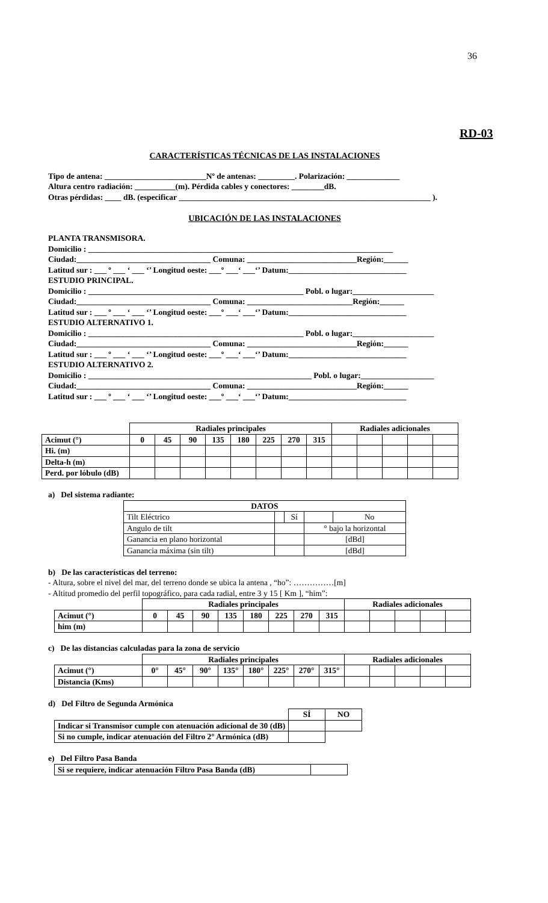36
RD-03
CARACTERÍSTICAS TÉCNICAS DE LAS INSTALACIONES
Tipo de antena: _________________________Nº de antenas: _________. Polarización: _____________
Altura centro radiación: __________(m). Pérdida cables y conectores: ________dB.
Otras pérdidas: ____ dB. (especificar ______________________________________________________________ ).
UBICACIÓN DE LAS INSTALACIONES
PLANTA TRANSMISORA.
Domicilio : ___________________________________________________________________________
Ciudad:_________________________________ Comuna: ___________________________Región:______
Latitud sur : ___ º ___ ‘ ___ ‘’ Longitud oeste: ___º ___‘ ___‘’ Datum:_____________________________
ESTUDIO PRINCIPAL.
Domicilio : _____________________________________________________ Pobl. o lugar:____________________
Ciudad:_________________________________ Comuna: __________________________Región:______
Latitud sur : ___ º ___ ‘ ___ ‘’ Longitud oeste: ___º ___‘ ___‘’ Datum:_____________________________
ESTUDIO ALTERNATIVO 1.
Domicilio : _____________________________________________________ Pobl. o lugar:____________________
Ciudad:_________________________________ Comuna: ___________________________Región:______
Latitud sur : ___ º ___ ‘ ___ ‘’ Longitud oeste: ___º ___‘ ___‘’ Datum:_____________________________
ESTUDIO ALTERNATIVO 2.
Domicilio : _______________________________________________________ Pobl. o lugar:__________________
Ciudad:_________________________________ Comuna: ___________________________Región:______
Latitud sur : ___ º ___ ‘ ___ ‘’ Longitud oeste: ___º ___‘ ___‘’ Datum:_____________________________
| | Radiales principales | | | | | | | | Radiales adicionales | | | | |
| Acimut (°) | 0 | 45 | 90 | 135 | 180 | 225 | 270 | 315 | | | | | |
| Hi. (m) | | | | | | | | | | | | | |
| Delta-h (m) | | | | | | | | | | | | | |
| Perd. por lóbulo (dB) | | | | | | | | | | | | | |
a) Del sistema radiante:
| DATOS | | | | |
| --- | --- | --- | --- | --- |
| Tilt Eléctrico | | Sí | | No |
| Angulo de tilt | | | ° bajo la horizontal | |
| Ganancia en plano horizontal | | | [dBd] | |
| Ganancia máxima (sin tilt) | | | [dBd] | |
b) De las características del terreno:
- Altura, sobre el nivel del mar, del terreno donde se ubica la antena , “ho”: ……………[m]
- Altitud promedio del perfil topográfico, para cada radial, entre 3 y 15 [ Km ], “him”:
| | Radiales principales | | | | | | | | Radiales adicionales | | | | |
| Acimut (°) | 0 | 45 | 90 | 135 | 180 | 225 | 270 | 315 | | | | | |
| him (m) | | | | | | | | | | | | | |
c) De las distancias calculadas para la zona de servicio
| | Radiales principales | | | | | | | | Radiales adicionales | | | | |
| Acimut (°) | 0° | 45° | 90° | 135° | 180° | 225° | 270° | 315° | | | | | |
| Distancia (Kms) | | | | | | | | | | | | | |
d) Del Filtro de Segunda Armónica
| | SÍ | NO |
| Indicar si Transmisor cumple con atenuación adicional de 30 (dB) | | |
| Si no cumple, indicar atenuación del Filtro 2° Armónica (dB) | | |
e) Del Filtro Pasa Banda
| Si se requiere, indicar atenuación Filtro Pasa Banda (dB) | |